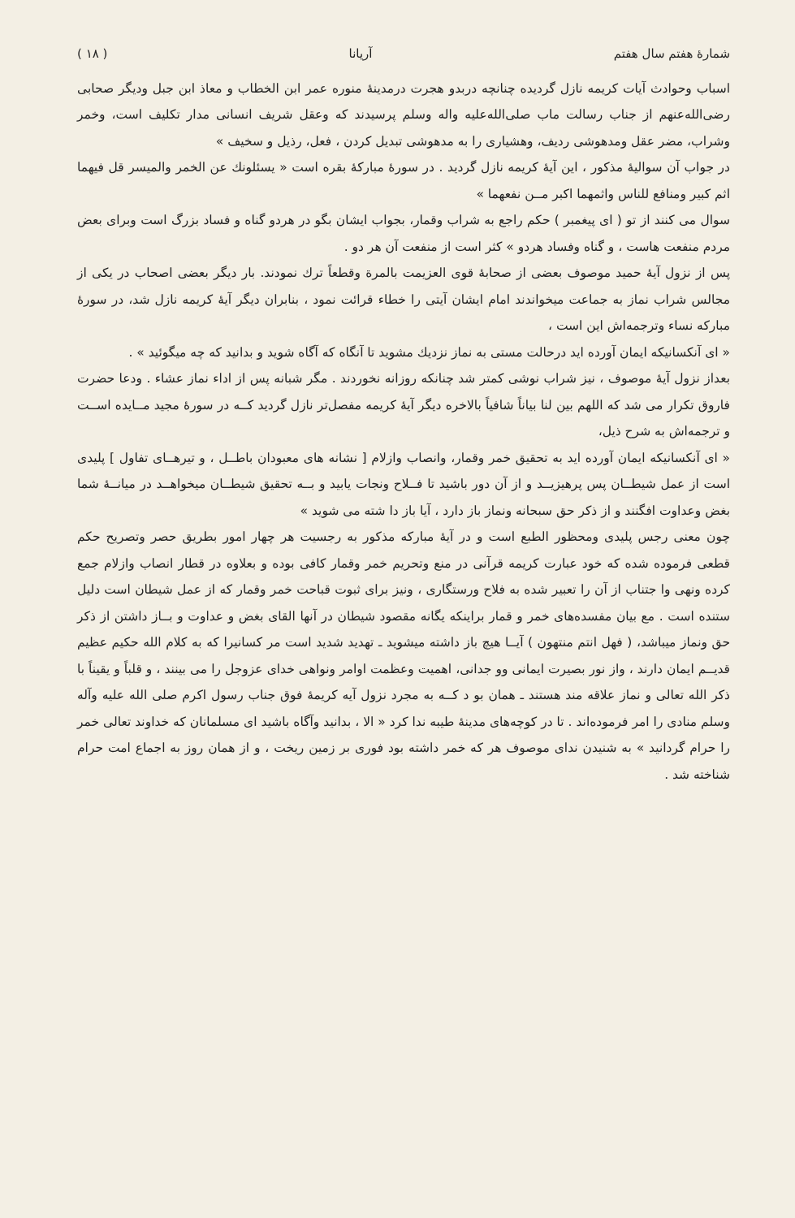شمارهٔ هفتم سال هفتم آریانا ( ۱۸ )
اسباب وحوادث آیات کریمه نازل گردیده چنانچه دربدو هجرت درمدینهٔ منوره عمر ابن الخطاب و معاذ ابن جبل ودیگر صحابی رضی‌الله‌عنهم از جناب رسالت ماب صلی‌الله‌علیه واله وسلم پرسیدند که وعقل شریف انسانی مدار تکلیف است، وخمر وشراب، مضر عقل ومدهوشی ردیف، وهشیاری را به مدهوشی تبدیل کردن ، فعل، رذیل و سخیف »
در جواب آن سوالیهٔ مذکور ، این آیهٔ کریمه نازل گردید . در سورهٔ مبارکهٔ بقره است « یسئلونك عن الخمر والمیسر قل فیهما اثم کبیر ومنافع للناس واثمهما اکبر مــن نفعهما »
سوال می کنند از تو ( ای پیغمبر ) حکم راجع به شراب وقمار، بجواب ایشان بگو در هردو گناه و فساد بزرگ است وبرای بعض مردم منفعت هاست ، و گناه وفساد هردو » کثر است از منفعت آن هر دو .
پس از نزول آیهٔ حمید موصوف بعضی از صحابهٔ قوی العزیمت بالمرة وقطعاً ترك نمودند. بار دیگر بعضی اصحاب در یکی از مجالس شراب نماز به جماعت میخواندند امام ایشان آیتی را خطاء قرائت نمود ، بنابران دیگر آیهٔ کریمه نازل شد، در سورهٔ مبارکه نساء وترجمه‌اش این است ،
« ای آنکسانیکه ایمان آورده اید درحالت مستی به نماز نزدیك مشوید تا آنگاه که آگاه شوید و بدانید که چه میگوئید » .
بعداز نزول آیهٔ موصوف ، نیز شراب نوشی کمتر شد چنانکه روزانه نخوردند . مگر شبانه پس از اداء نماز عشاء . ودعا حضرت فاروق تکرار می شد که اللهم بین لنا بیاناً شافیاً بالاخره دیگر آیهٔ کریمه مفصل‌تر نازل گردید کــه در سورهٔ مجید مــایده اســت و ترجمه‌اش به شرح ذیل،
« ای آنکسانیکه ایمان آورده اید به تحقیق خمر وقمار، وانصاب وازلام [ نشانه های معبودان باطــل ، و تیرهــای تفاول ] پلیدی است از عمل شیطــان پس پرهیزیــد و از آن دور باشید تا فــلاح ونجات یابید و بــه تحقیق شیطــان میخواهــد در میانــهٔ شما بغض وعداوت افگنند و از ذکر حق سبحانه ونماز باز دارد ، آیا باز دا شته می شوید »
چون معنی رجس پلیدی ومحظور الطبع است و در آیهٔ مبارکه مذکور به رجسیت هر چهار امور بطریق حصر وتصریح حکم قطعی فرموده شده که خود عبارت کریمه قرآنی در منع وتحریم خمر وقمار کافی بوده و بعلاوه در قطار انصاب وازلام جمع کرده ونهی وا جتناب از آن را تعبیر شده به فلاح ورستگاری ، ونیز برای ثبوت قباحت خمر وقمار که از عمل شیطان است دلیل ستنده است . مع بیان مفسده‌های خمر و قمار براینکه یگانه مقصود شیطان در آنها القای بغض و عداوت و بــاز داشتن از ذکر حق ونماز میباشد، ( فهل انتم منتهون ) آیــا هیچ باز داشته میشوید ـ تهدید شدید است مر کسانیرا که به کلام الله حکیم عظیم قدیــم ایمان دارند ، واز نور بصیرت ایمانی وو جدانی، اهمیت وعظمت اوامر ونواهی خدای عزوجل را می بینند ، و قلباً و یقیناً با ذکر الله تعالی و نماز علاقه مند هستند ـ همان بو د کــه به مجرد نزول آیه کریمهٔ فوق جناب رسول اکرم صلی الله علیه وآله وسلم منادی را امر فرموده‌اند . تا در کوچه‌های مدینهٔ طیبه ندا کرد « الا ، بدانید وآگاه باشید ای مسلمانان که خداوند تعالی خمر را حرام گردانید » به شنیدن ندای موصوف هر که خمر داشته بود فوری بر زمین ریخت ، و از همان روز به اجماع امت حرام شناخته شد .